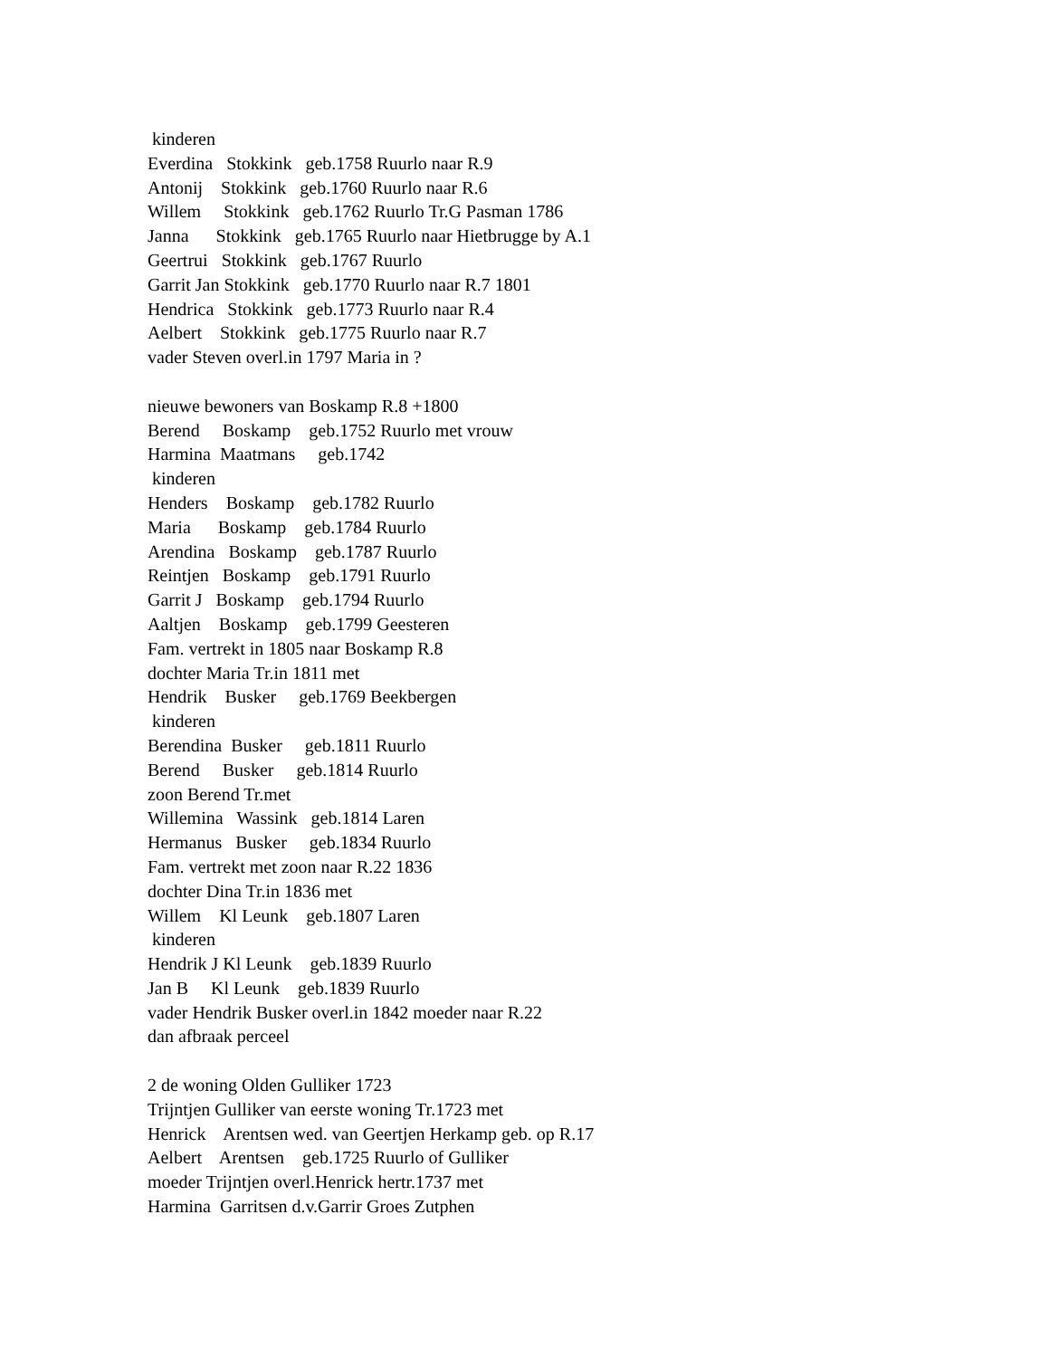kinderen Everdina Stokkink geb.1758 Ruurlo naar R.9 Antonij Stokkink geb.1760 Ruurlo naar R.6 Willem Stokkink geb.1762 Ruurlo Tr.G Pasman 1786 Janna Stokkink geb.1765 Ruurlo naar Hietbrugge by A.1 Geertrui Stokkink geb.1767 Ruurlo Garrit Jan Stokkink geb.1770 Ruurlo naar R.7 1801 Hendrica Stokkink geb.1773 Ruurlo naar R.4 Aelbert Stokkink geb.1775 Ruurlo naar R.7 vader Steven overl.in 1797 Maria in ? nieuwe bewoners van Boskamp R.8 +1800 Berend Boskamp geb.1752 Ruurlo met vrouw Harmina Maatmans geb.1742 kinderen Henders Boskamp geb.1782 Ruurlo Maria Boskamp geb.1784 Ruurlo Arendina Boskamp geb.1787 Ruurlo Reintjen Boskamp geb.1791 Ruurlo Garrit J Boskamp geb.1794 Ruurlo Aaltjen Boskamp geb.1799 Geesteren Fam. vertrekt in 1805 naar Boskamp R.8 dochter Maria Tr.in 1811 met Hendrik Busker geb.1769 Beekbergen kinderen Berendina Busker geb.1811 Ruurlo Berend Busker geb.1814 Ruurlo zoon Berend Tr.met Willemina Wassink geb.1814 Laren Hermanus Busker geb.1834 Ruurlo Fam. vertrekt met zoon naar R.22 1836 dochter Dina Tr.in 1836 met Willem Kl Leunk geb.1807 Laren kinderen Hendrik J Kl Leunk geb.1839 Ruurlo Jan B Kl Leunk geb.1839 Ruurlo vader Hendrik Busker overl.in 1842 moeder naar R.22 dan afbraak perceel 2 de woning Olden Gulliker 1723 Trijntjen Gulliker van eerste woning Tr.1723 met Henrick Arentsen wed. van Geertjen Herkamp geb. op R.17 Aelbert Arentsen geb.1725 Ruurlo of Gulliker moeder Trijntjen overl.Henrick hertr.1737 met Harmina Garritsen d.v.Garrir Groes Zutphen